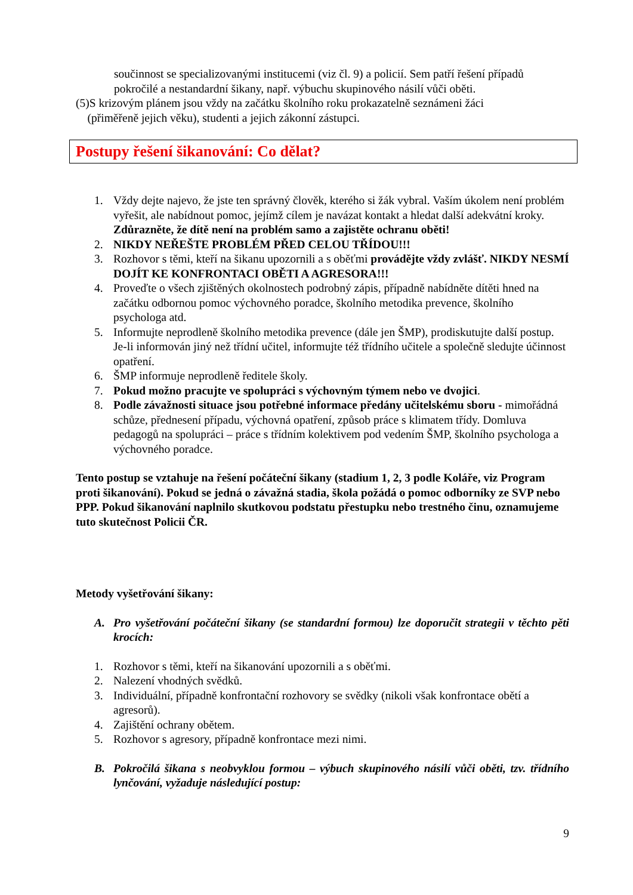součinnost se specializovanými institucemi (viz čl. 9) a policií. Sem patří řešení případů pokročilé a nestandardní šikany, např. výbuchu skupinového násilí vůči oběti.
(5)S krizovým plánem jsou vždy na začátku školního roku prokazatelně seznámeni žáci
(přiměřeně jejich věku), studenti a jejich zákonní zástupci.
Postupy řešení šikanování: Co dělat?
1. Vždy dejte najevo, že jste ten správný člověk, kterého si žák vybral. Vaším úkolem není problém vyřešit, ale nabídnout pomoc, jejímž cílem je navázat kontakt a hledat další adekvátní kroky. Zdůrazněte, že dítě není na problém samo a zajistěte ochranu oběti!
2. NIKDY NEŘEŠTE PROBLÉM PŘED CELOU TŘÍDOU!!!
3. Rozhovor s těmi, kteří na šikanu upozornili a s oběťmi provádějte vždy zvlášť. NIKDY NESMÍ DOJÍT KE KONFRONTACI OBĚTI A AGRESORA!!!
4. Proveďte o všech zjištěných okolnostech podrobný zápis, případně nabídněte dítěti hned na začátku odbornou pomoc výchovného poradce, školního metodika prevence, školního psychologa atd.
5. Informujte neprodleně školního metodika prevence (dále jen ŠMP), prodiskutujte další postup. Je-li informován jiný než třídní učitel, informujte též třídního učitele a společně sledujte účinnost opatření.
6. ŠMP informuje neprodleně ředitele školy.
7. Pokud možno pracujte ve spolupráci s výchovným týmem nebo ve dvojici.
8. Podle závažnosti situace jsou potřebné informace předány učitelskému sboru - mimořádná schůze, přednesení případu, výchovná opatření, způsob práce s klimatem třídy. Domluva pedagogů na spolupráci – práce s třídním kolektivem pod vedením ŠMP, školního psychologa a výchovného poradce.
Tento postup se vztahuje na řešení počáteční šikany (stadium 1, 2, 3 podle Koláře, viz Program proti šikanování). Pokud se jedná o závažná stadia, škola požádá o pomoc odborníky ze SVP nebo PPP. Pokud šikanování naplnilo skutkovou podstatu přestupku nebo trestného činu, oznamujeme tuto skutečnost Policii ČR.
Metody vyšetřování šikany:
A. Pro vyšetřování počáteční šikany (se standardní formou) lze doporučit strategii v těchto pěti krocích:
1. Rozhovor s těmi, kteří na šikanování upozornili a s oběťmi.
2. Nalezení vhodných svědků.
3. Individuální, případně konfrontační rozhovory se svědky (nikoli však konfrontace obětí a agresorů).
4. Zajištění ochrany obětem.
5. Rozhovor s agresory, případně konfrontace mezi nimi.
B. Pokročilá šikana s neobvyklou formou – výbuch skupinového násilí vůči oběti, tzv. třídního lynčování, vyžaduje následující postup:
9